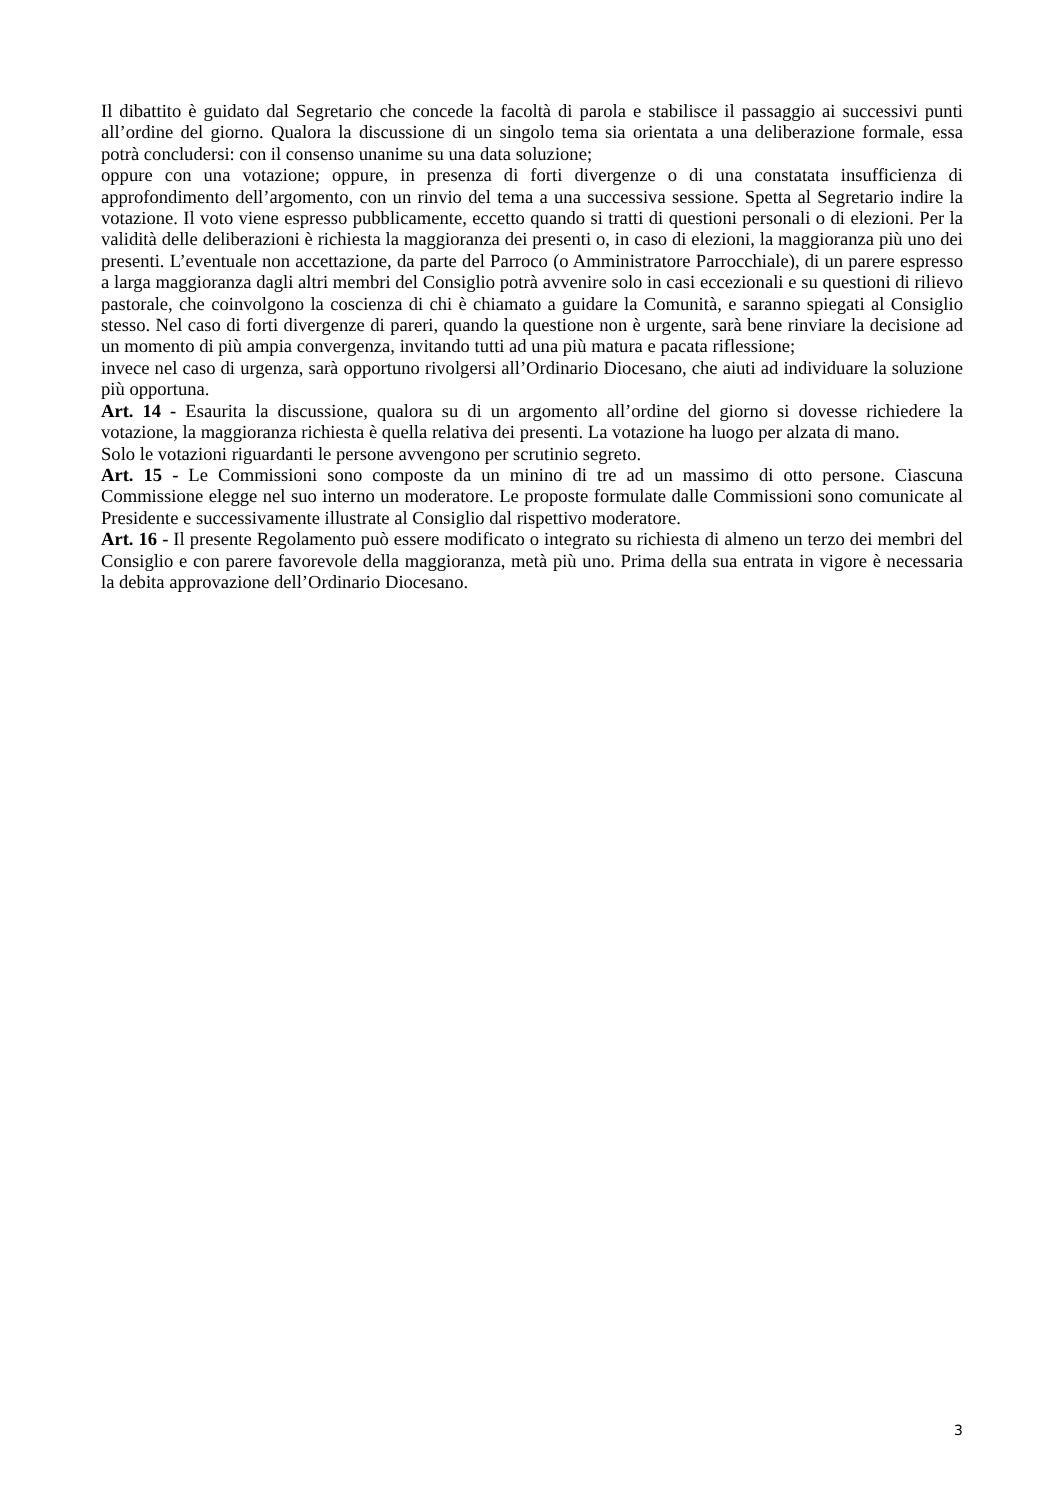Il dibattito è guidato dal Segretario che concede la facoltà di parola e stabilisce il passaggio ai successivi punti all’ordine del giorno. Qualora la discussione di un singolo tema sia orientata a una deliberazione formale, essa potrà concludersi: con il consenso unanime su una data soluzione;
oppure con una votazione; oppure, in presenza di forti divergenze o di una constatata insufficienza di approfondimento dell’argomento, con un rinvio del tema a una successiva sessione. Spetta al Segretario indire la votazione. Il voto viene espresso pubblicamente, eccetto quando si tratti di questioni personali o di elezioni. Per la validità delle deliberazioni è richiesta la maggioranza dei presenti o, in caso di elezioni, la maggioranza più uno dei presenti. L’eventuale non accettazione, da parte del Parroco (o Amministratore Parrocchiale), di un parere espresso a larga maggioranza dagli altri membri del Consiglio potrà avvenire solo in casi eccezionali e su questioni di rilievo pastorale, che coinvolgono la coscienza di chi è chiamato a guidare la Comunità, e saranno spiegati al Consiglio stesso. Nel caso di forti divergenze di pareri, quando la questione non è urgente, sarà bene rinviare la decisione ad un momento di più ampia convergenza, invitando tutti ad una più matura e pacata riflessione;
invece nel caso di urgenza, sarà opportuno rivolgersi all’Ordinario Diocesano, che aiuti ad individuare la soluzione più opportuna.
Art. 14 - Esaurita la discussione, qualora su di un argomento all’ordine del giorno si dovesse richiedere la votazione, la maggioranza richiesta è quella relativa dei presenti. La votazione ha luogo per alzata di mano.
Solo le votazioni riguardanti le persone avvengono per scrutinio segreto.
Art. 15 - Le Commissioni sono composte da un minino di tre ad un massimo di otto persone. Ciascuna Commissione elegge nel suo interno un moderatore. Le proposte formulate dalle Commissioni sono comunicate al Presidente e successivamente illustrate al Consiglio dal rispettivo moderatore.
Art. 16 - Il presente Regolamento può essere modificato o integrato su richiesta di almeno un terzo dei membri del Consiglio e con parere favorevole della maggioranza, metà più uno. Prima della sua entrata in vigore è necessaria la debita approvazione dell’Ordinario Diocesano.
3